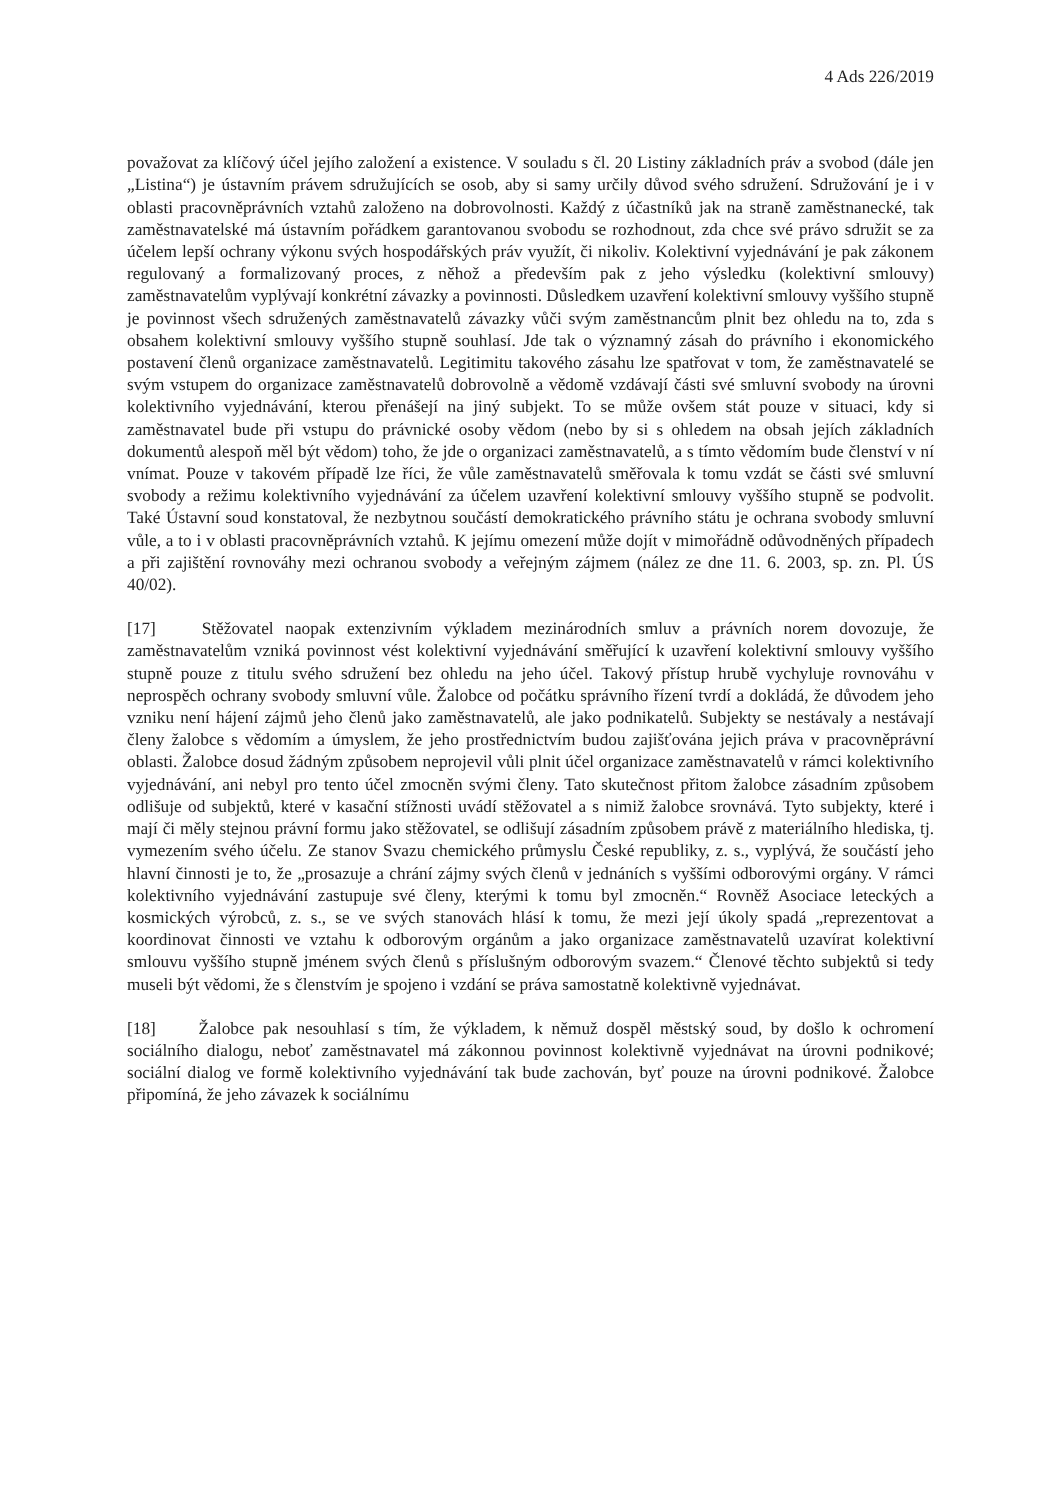4 Ads 226/2019
považovat za klíčový účel jejího založení a existence. V souladu s čl. 20 Listiny základních práv a svobod (dále jen „Listina“) je ústavním právem sdružujících se osob, aby si samy určily důvod svého sdružení. Sdružování je i v oblasti pracovněprávních vztahů založeno na dobrovolnosti. Každý z účastníků jak na straně zaměstnanecké, tak zaměstnavatelské má ústavním pořádkem garantovanou svobodu se rozhodnout, zda chce své právo sdružit se za účelem lepší ochrany výkonu svých hospodářských práv využít, či nikoliv. Kolektivní vyjednávání je pak zákonem regulovaný a formalizovaný proces, z něhož a především pak z jeho výsledku (kolektivní smlouvy) zaměstnavatelům vyplývají konkrétní závazky a povinnosti. Důsledkem uzavření kolektivní smlouvy vyššího stupně je povinnost všech sdružených zaměstnavatelů závazky vůči svým zaměstnancům plnit bez ohledu na to, zda s obsahem kolektivní smlouvy vyššího stupně souhlasí. Jde tak o významný zásah do právního i ekonomického postavení členů organizace zaměstnavatelů. Legitimitu takového zásahu lze spatřovat v tom, že zaměstnavatelé se svým vstupem do organizace zaměstnavatelů dobrovolně a vědomě vzdávají části své smluvní svobody na úrovni kolektivního vyjednávání, kterou přenášejí na jiný subjekt. To se může ovšem stát pouze v situaci, kdy si zaměstnavatel bude při vstupu do právnické osoby vědom (nebo by si s ohledem na obsah jejích základních dokumentů alespoň měl být vědom) toho, že jde o organizaci zaměstnavatelů, a s tímto vědomím bude členství v ní vnímat. Pouze v takovém případě lze říci, že vůle zaměstnavatelů směřovala k tomu vzdát se části své smluvní svobody a režimu kolektivního vyjednávání za účelem uzavření kolektivní smlouvy vyššího stupně se podvolit. Také Ústavní soud konstatoval, že nezbytnou součástí demokratického právního státu je ochrana svobody smluvní vůle, a to i v oblasti pracovněprávních vztahů. K jejímu omezení může dojít v mimořádně odůvodněných případech a při zajištění rovnováhy mezi ochranou svobody a veřejným zájmem (nález ze dne 11. 6. 2003, sp. zn. Pl. ÚS 40/02).
[17] Stěžovatel naopak extenzivním výkladem mezinárodních smluv a právních norem dovozuje, že zaměstnavatelům vzniká povinnost vést kolektivní vyjednávání směřující k uzavření kolektivní smlouvy vyššího stupně pouze z titulu svého sdružení bez ohledu na jeho účel. Takový přístup hrubě vychyluje rovnováhu v neprospěch ochrany svobody smluvní vůle. Žalobce od počátku správního řízení tvrdí a dokládá, že důvodem jeho vzniku není hájení zájmů jeho členů jako zaměstnavatelů, ale jako podnikatelů. Subjekty se nestávaly a nestávají členy žalobce s vědomím a úmyslem, že jeho prostřednictvím budou zajišťována jejich práva v pracovněprávní oblasti. Žalobce dosud žádným způsobem neprojevil vůli plnit účel organizace zaměstnavatelů v rámci kolektivního vyjednávání, ani nebyl pro tento účel zmocněn svými členy. Tato skutečnost přitom žalobce zásadním způsobem odlišuje od subjektů, které v kasační stížnosti uvádí stěžovatel a s nimiž žalobce srovnává. Tyto subjekty, které i mají či měly stejnou právní formu jako stěžovatel, se odlišují zásadním způsobem právě z materiálního hlediska, tj. vymezením svého účelu. Ze stanov Svazu chemického průmyslu České republiky, z. s., vyplývá, že součástí jeho hlavní činnosti je to, že „prosazuje a chrání zájmy svých členů v jednáních s vyššími odborovými orgány. V rámci kolektivního vyjednávání zastupuje své členy, kterými k tomu byl zmocněn.“ Rovněž Asociace leteckých a kosmických výrobců, z. s., se ve svých stanovách hlásí k tomu, že mezi její úkoly spadá „reprezentovat a koordinovat činnosti ve vztahu k odborovým orgánům a jako organizace zaměstnavatelů uzavírat kolektivní smlouvu vyššího stupně jménem svých členů s příslušným odborovým svazem.“ Členové těchto subjektů si tedy museli být vědomi, že s členstvím je spojeno i vzdání se práva samostatně kolektivně vyjednávat.
[18] Žalobce pak nesouhlasí s tím, že výkladem, k němuž dospěl městský soud, by došlo k ochromení sociálního dialogu, neboť zaměstnavatel má zákonnou povinnost kolektivně vyjednávat na úrovni podnikové; sociální dialog ve formě kolektivního vyjednávání tak bude zachován, byť pouze na úrovni podnikové. Žalobce připomíná, že jeho závazek k sociálnímu